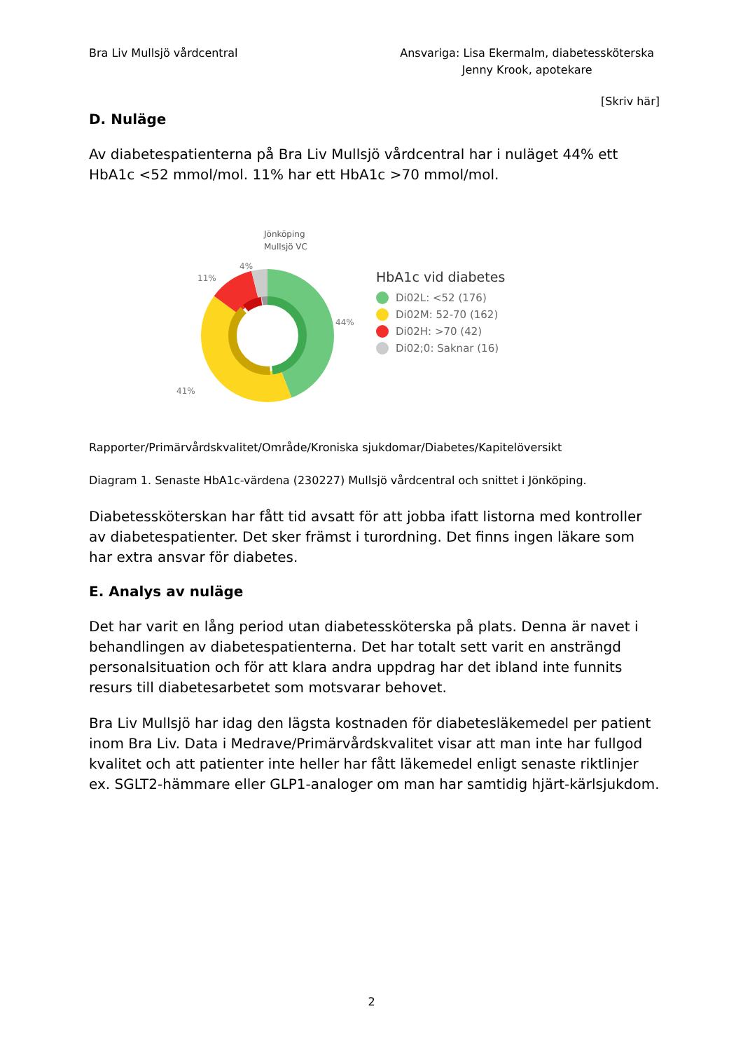Bra Liv Mullsjö vårdcentral Ansvariga: Lisa Ekermalm, diabetessköterska
Jenny Krook, apotekare
[Skriv här]
D. Nuläge
Av diabetespatienterna på Bra Liv Mullsjö vårdcentral har i nuläget 44% ett HbA1c <52 mmol/mol. 11% har ett HbA1c >70 mmol/mol.
Jönköping
Mullsjö VC
4%
11%
41%
44%
HbA1c vid diabetes
Di02L: <52 (176)
Di02M: 52-70 (162)
Di02H: >70 (42)
Di02;0: Saknar (16)
Rapporter/Primärvårdskvalitet/Område/Kroniska sjukdomar/Diabetes/Kapitelöversikt
Diagram 1. Senaste HbA1c-värdena (230227) Mullsjö vårdcentral och snittet i Jönköping.
Diabetessköterskan har fått tid avsatt för att jobba ifatt listorna med kontroller av diabetespatienter. Det sker främst i turordning. Det finns ingen läkare som har extra ansvar för diabetes.
E. Analys av nuläge
Det har varit en lång period utan diabetessköterska på plats. Denna är navet i behandlingen av diabetespatienterna. Det har totalt sett varit en ansträngd personalsituation och för att klara andra uppdrag har det ibland inte funnits resurs till diabetesarbetet som motsvarar behovet.
Bra Liv Mullsjö har idag den lägsta kostnaden för diabetesläkemedel per patient inom Bra Liv. Data i Medrave/Primärvårdskvalitet visar att man inte har fullgod kvalitet och att patienter inte heller har fått läkemedel enligt senaste riktlinjer ex. SGLT2-hämmare eller GLP1-analoger om man har samtidig hjärt-kärlsjukdom.
2